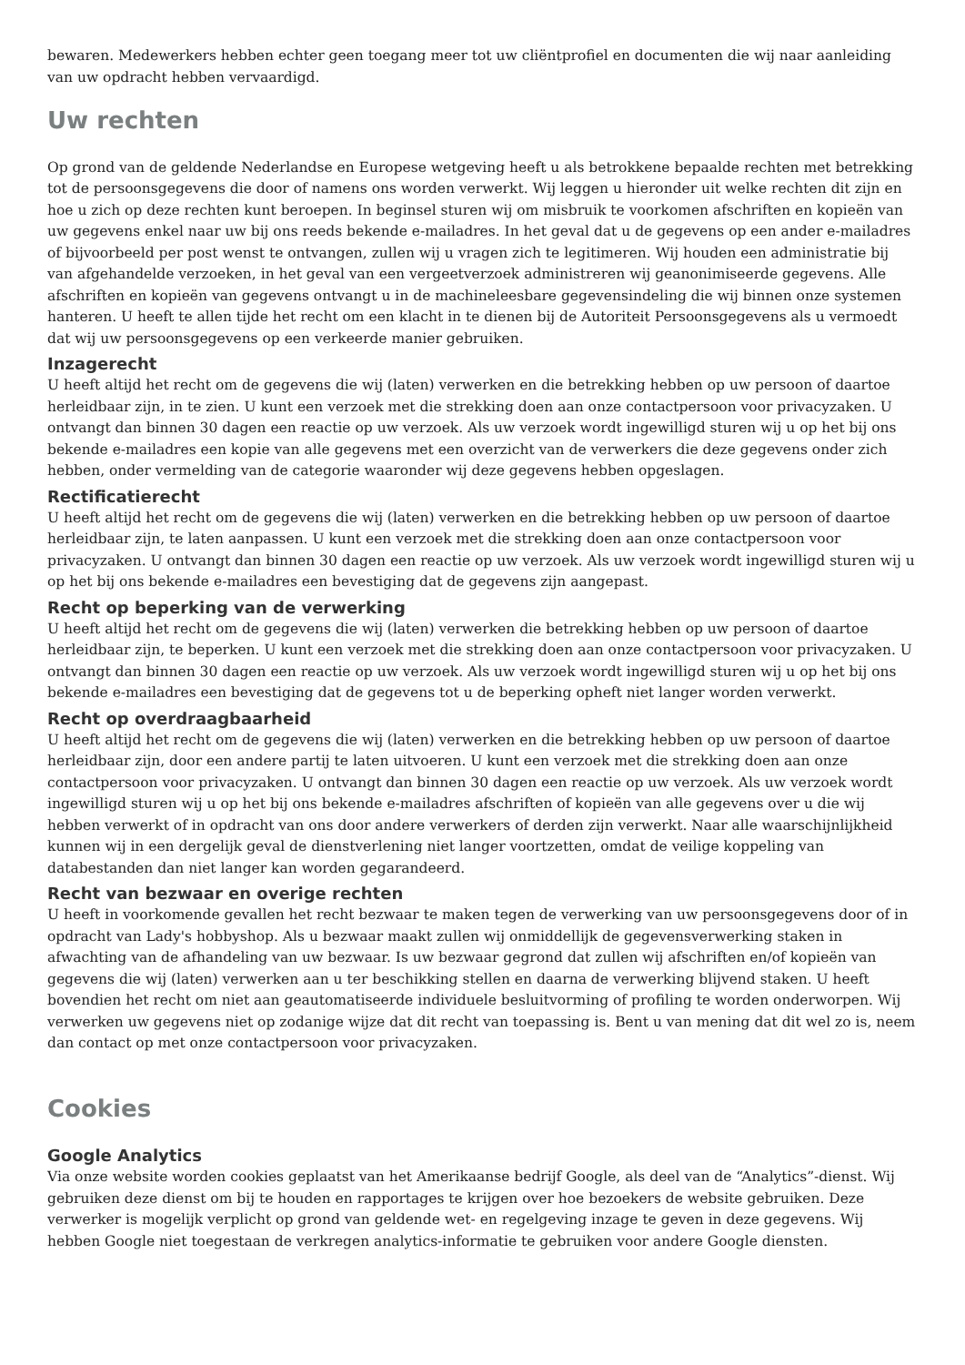bewaren. Medewerkers hebben echter geen toegang meer tot uw cliëntprofiel en documenten die wij naar aanleiding van uw opdracht hebben vervaardigd.
Uw rechten
Op grond van de geldende Nederlandse en Europese wetgeving heeft u als betrokkene bepaalde rechten met betrekking tot de persoonsgegevens die door of namens ons worden verwerkt. Wij leggen u hieronder uit welke rechten dit zijn en hoe u zich op deze rechten kunt beroepen. In beginsel sturen wij om misbruik te voorkomen afschriften en kopieën van uw gegevens enkel naar uw bij ons reeds bekende e-mailadres. In het geval dat u de gegevens op een ander e-mailadres of bijvoorbeeld per post wenst te ontvangen, zullen wij u vragen zich te legitimeren. Wij houden een administratie bij van afgehandelde verzoeken, in het geval van een vergeetverzoek administreren wij geanonimiseerde gegevens. Alle afschriften en kopieën van gegevens ontvangt u in de machineleesbare gegevensindeling die wij binnen onze systemen hanteren. U heeft te allen tijde het recht om een klacht in te dienen bij de Autoriteit Persoonsgegevens als u vermoedt dat wij uw persoonsgegevens op een verkeerde manier gebruiken.
Inzagerecht
U heeft altijd het recht om de gegevens die wij (laten) verwerken en die betrekking hebben op uw persoon of daartoe herleidbaar zijn, in te zien. U kunt een verzoek met die strekking doen aan onze contactpersoon voor privacyzaken. U ontvangt dan binnen 30 dagen een reactie op uw verzoek. Als uw verzoek wordt ingewilligd sturen wij u op het bij ons bekende e-mailadres een kopie van alle gegevens met een overzicht van de verwerkers die deze gegevens onder zich hebben, onder vermelding van de categorie waaronder wij deze gegevens hebben opgeslagen.
Rectificatierecht
U heeft altijd het recht om de gegevens die wij (laten) verwerken en die betrekking hebben op uw persoon of daartoe herleidbaar zijn, te laten aanpassen. U kunt een verzoek met die strekking doen aan onze contactpersoon voor privacyzaken. U ontvangt dan binnen 30 dagen een reactie op uw verzoek. Als uw verzoek wordt ingewilligd sturen wij u op het bij ons bekende e-mailadres een bevestiging dat de gegevens zijn aangepast.
Recht op beperking van de verwerking
U heeft altijd het recht om de gegevens die wij (laten) verwerken die betrekking hebben op uw persoon of daartoe herleidbaar zijn, te beperken. U kunt een verzoek met die strekking doen aan onze contactpersoon voor privacyzaken. U ontvangt dan binnen 30 dagen een reactie op uw verzoek. Als uw verzoek wordt ingewilligd sturen wij u op het bij ons bekende e-mailadres een bevestiging dat de gegevens tot u de beperking opheft niet langer worden verwerkt.
Recht op overdraagbaarheid
U heeft altijd het recht om de gegevens die wij (laten) verwerken en die betrekking hebben op uw persoon of daartoe herleidbaar zijn, door een andere partij te laten uitvoeren. U kunt een verzoek met die strekking doen aan onze contactpersoon voor privacyzaken. U ontvangt dan binnen 30 dagen een reactie op uw verzoek. Als uw verzoek wordt ingewilligd sturen wij u op het bij ons bekende e-mailadres afschriften of kopieën van alle gegevens over u die wij hebben verwerkt of in opdracht van ons door andere verwerkers of derden zijn verwerkt. Naar alle waarschijnlijkheid kunnen wij in een dergelijk geval de dienstverlening niet langer voortzetten, omdat de veilige koppeling van databestanden dan niet langer kan worden gegarandeerd.
Recht van bezwaar en overige rechten
U heeft in voorkomende gevallen het recht bezwaar te maken tegen de verwerking van uw persoonsgegevens door of in opdracht van Lady's hobbyshop. Als u bezwaar maakt zullen wij onmiddellijk de gegevensverwerking staken in afwachting van de afhandeling van uw bezwaar. Is uw bezwaar gegrond dat zullen wij afschriften en/of kopieën van gegevens die wij (laten) verwerken aan u ter beschikking stellen en daarna de verwerking blijvend staken. U heeft bovendien het recht om niet aan geautomatiseerde individuele besluitvorming of profiling te worden onderworpen. Wij verwerken uw gegevens niet op zodanige wijze dat dit recht van toepassing is. Bent u van mening dat dit wel zo is, neem dan contact op met onze contactpersoon voor privacyzaken.
Cookies
Google Analytics
Via onze website worden cookies geplaatst van het Amerikaanse bedrijf Google, als deel van de “Analytics”-dienst. Wij gebruiken deze dienst om bij te houden en rapportages te krijgen over hoe bezoekers de website gebruiken. Deze verwerker is mogelijk verplicht op grond van geldende wet- en regelgeving inzage te geven in deze gegevens. Wij hebben Google niet toegestaan de verkregen analytics-informatie te gebruiken voor andere Google diensten.